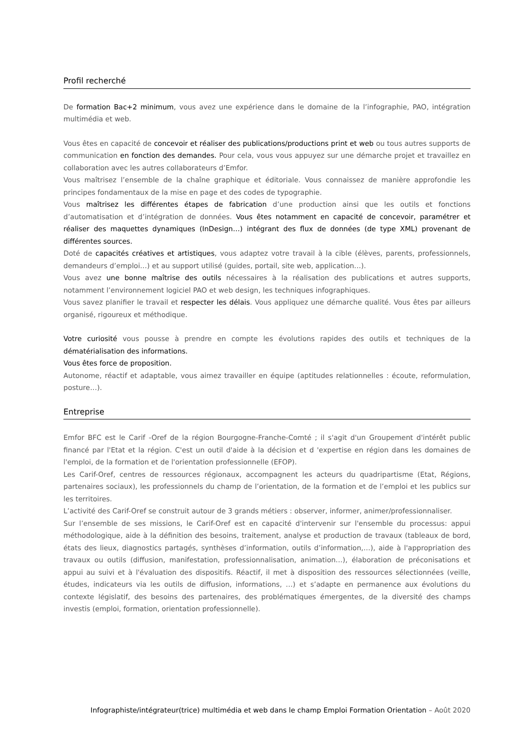Profil recherché
De formation Bac+2 minimum, vous avez une expérience dans le domaine de la l’infographie, PAO, intégration multimédia et web.
Vous êtes en capacité de concevoir et réaliser des publications/productions print et web ou tous autres supports de communication en fonction des demandes. Pour cela, vous vous appuyez sur une démarche projet et travaillez en collaboration avec les autres collaborateurs d’Emfor.
Vous maîtrisez l’ensemble de la chaîne graphique et éditoriale. Vous connaissez de manière approfondie les principes fondamentaux de la mise en page et des codes de typographie.
Vous maîtrisez les différentes étapes de fabrication d’une production ainsi que les outils et fonctions d’automatisation et d’intégration de données. Vous êtes notamment en capacité de concevoir, paramétrer et réaliser des maquettes dynamiques (InDesign…) intégrant des flux de données (de type XML) provenant de différentes sources.
Doté de capacités créatives et artistiques, vous adaptez votre travail à la cible (élèves, parents, professionnels, demandeurs d’emploi…) et au support utilisé (guides, portail, site web, application…).
Vous avez une bonne maîtrise des outils nécessaires à la réalisation des publications et autres supports, notamment l’environnement logiciel PAO et web design, les techniques infographiques.
Vous savez planifier le travail et respecter les délais. Vous appliquez une démarche qualité. Vous êtes par ailleurs organisé, rigoureux et méthodique.
Votre curiosité vous pousse à prendre en compte les évolutions rapides des outils et techniques de la dématérialisation des informations.
Vous êtes force de proposition.
Autonome, réactif et adaptable, vous aimez travailler en équipe (aptitudes relationnelles : écoute, reformulation, posture…).
Entreprise
Emfor BFC est le Carif -Oref de la région Bourgogne-Franche-Comté ; il s'agit d'un Groupement d'intérêt public financé par l'Etat et la région. C'est un outil d'aide à la décision et d 'expertise en région dans les domaines de l'emploi, de la formation et de l'orientation professionnelle (EFOP).
Les Carif-Oref, centres de ressources régionaux, accompagnent les acteurs du quadripartisme (Etat, Régions, partenaires sociaux), les professionnels du champ de l’orientation, de la formation et de l’emploi et les publics sur les territoires.
L’activité des Carif-Oref se construit autour de 3 grands métiers : observer, informer, animer/professionnaliser.
Sur l’ensemble de ses missions, le Carif-Oref est en capacité d'intervenir sur l'ensemble du processus: appui méthodologique, aide à la définition des besoins, traitement, analyse et production de travaux (tableaux de bord, états des lieux, diagnostics partagés, synthèses d’information, outils d’information,…), aide à l'appropriation des travaux ou outils (diffusion, manifestation, professionnalisation, animation…), élaboration de préconisations et appui au suivi et à l'évaluation des dispositifs. Réactif, il met à disposition des ressources sélectionnées (veille, études, indicateurs via les outils de diffusion, informations, …) et s’adapte en permanence aux évolutions du contexte législatif, des besoins des partenaires, des problématiques émergentes, de la diversité des champs investis (emploi, formation, orientation professionnelle).
Infographiste/intégrateur(trice) multimédia et web dans le champ Emploi Formation Orientation – Août 2020